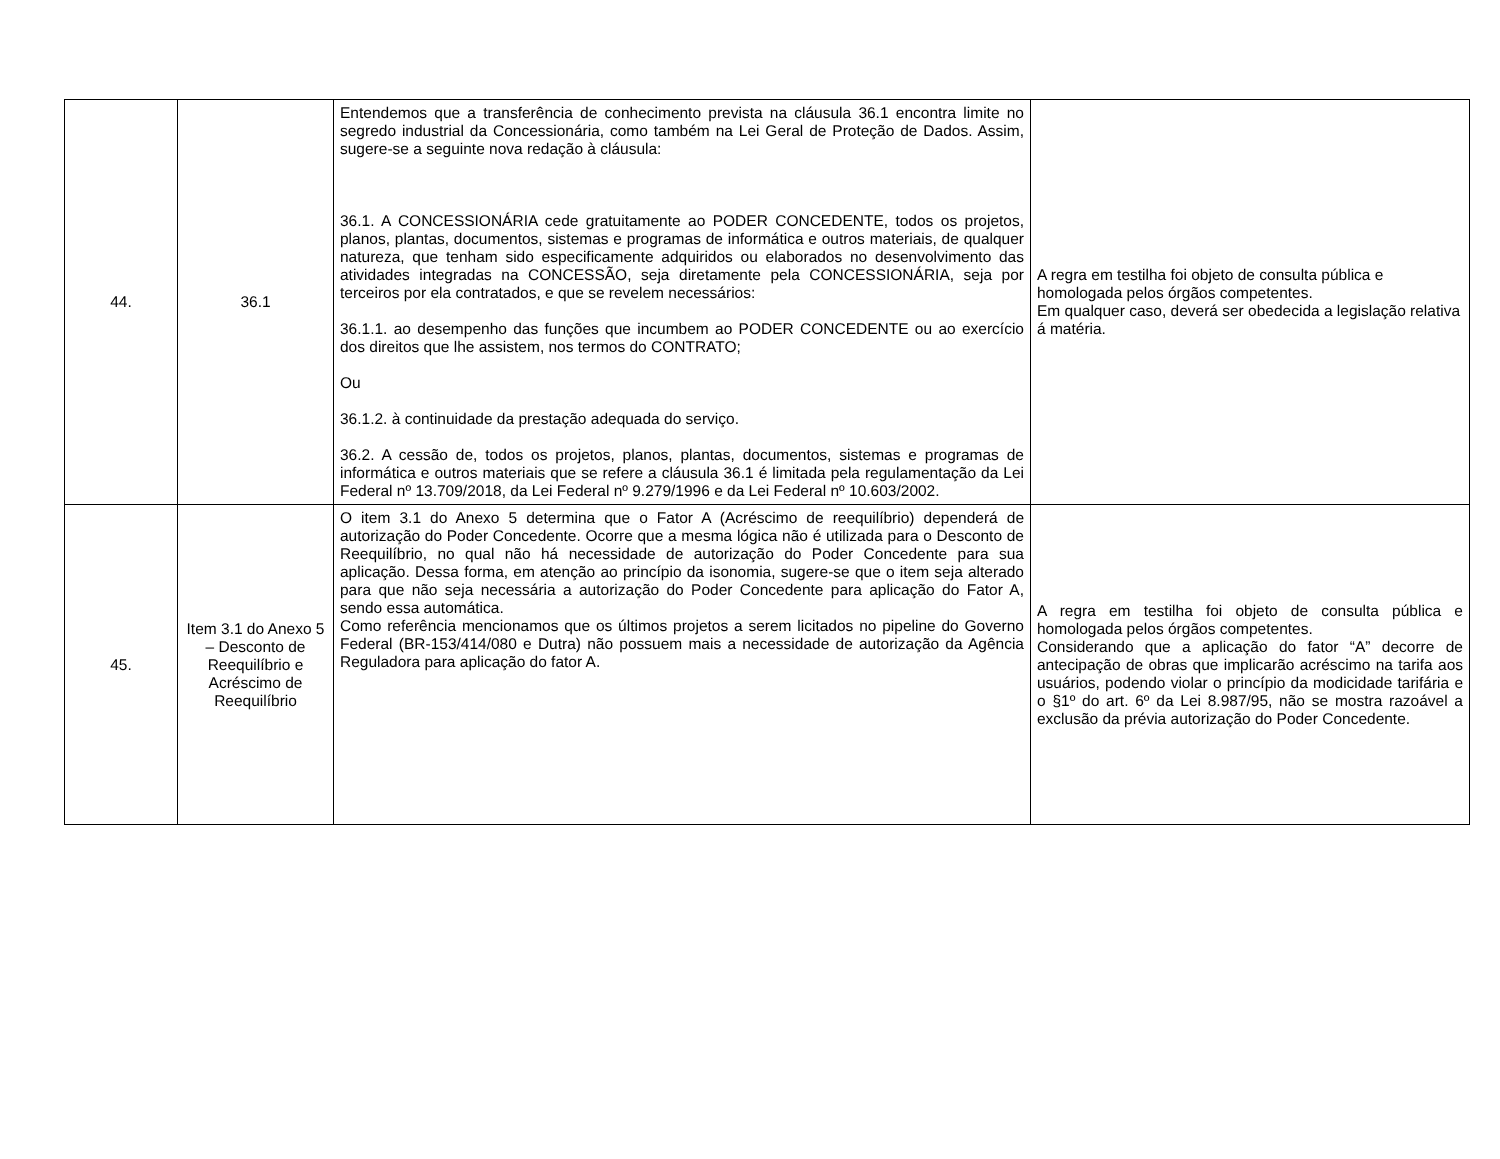| 44. | 36.1 | Entendemos que a transferência de conhecimento prevista na cláusula 36.1 encontra limite no segredo industrial da Concessionária, como também na Lei Geral de Proteção de Dados. Assim, sugere-se a seguinte nova redação à cláusula: 36.1. A CONCESSIONÁRIA cede gratuitamente ao PODER CONCEDENTE, todos os projetos, planos, plantas, documentos, sistemas e programas de informática e outros materiais, de qualquer natureza, que tenham sido especificamente adquiridos ou elaborados no desenvolvimento das atividades integradas na CONCESSÃO, seja diretamente pela CONCESSIONÁRIA, seja por terceiros por ela contratados, e que se revelem necessários: 36.1.1. ao desempenho das funções que incumbem ao PODER CONCEDENTE ou ao exercício dos direitos que lhe assistem, nos termos do CONTRATO; Ou 36.1.2. à continuidade da prestação adequada do serviço. 36.2. A cessão de, todos os projetos, planos, plantas, documentos, sistemas e programas de informática e outros materiais que se refere a cláusula 36.1 é limitada pela regulamentação da Lei Federal nº 13.709/2018, da Lei Federal nº 9.279/1996 e da Lei Federal nº 10.603/2002. | A regra em testilha foi objeto de consulta pública e homologada pelos órgãos competentes. Em qualquer caso, deverá ser obedecida a legislação relativa á matéria. |
| 45. | Item 3.1 do Anexo 5 – Desconto de Reequilíbrio e Acréscimo de Reequilíbrio | O item 3.1 do Anexo 5 determina que o Fator A (Acréscimo de reequilíbrio) dependerá de autorização do Poder Concedente. Ocorre que a mesma lógica não é utilizada para o Desconto de Reequilíbrio, no qual não há necessidade de autorização do Poder Concedente para sua aplicação. Dessa forma, em atenção ao princípio da isonomia, sugere-se que o item seja alterado para que não seja necessária a autorização do Poder Concedente para aplicação do Fator A, sendo essa automática. Como referência mencionamos que os últimos projetos a serem licitados no pipeline do Governo Federal (BR-153/414/080 e Dutra) não possuem mais a necessidade de autorização da Agência Reguladora para aplicação do fator A. | A regra em testilha foi objeto de consulta pública e homologada pelos órgãos competentes. Considerando que a aplicação do fator “A” decorre de antecipação de obras que implicarão acréscimo na tarifa aos usuários, podendo violar o princípio da modicidade tarifária e o §1º do art. 6º da Lei 8.987/95, não se mostra razoável a exclusão da prévia autorização do Poder Concedente. |